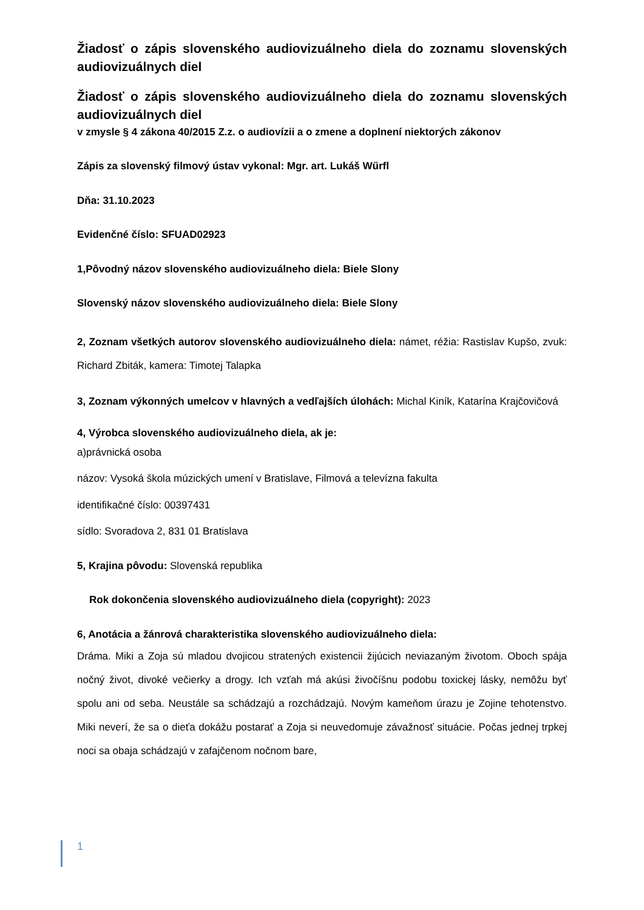Žiadosť o zápis slovenského audiovizuálneho diela do zoznamu slovenských audiovizuálnych diel
Žiadosť o zápis slovenského audiovizuálneho diela do zoznamu slovenských audiovizuálnych diel
v zmysle § 4 zákona 40/2015 Z.z. o audiovízii a o zmene a doplnení niektorých zákonov
Zápis za slovenský filmový ústav vykonal: Mgr. art. Lukáš Wűrfl
Dňa: 31.10.2023
Evidenčné číslo: SFUAD02923
1,Pôvodný názov slovenského audiovizuálneho diela: Biele Slony
Slovenský názov slovenského audiovizuálneho diela: Biele Slony
2, Zoznam všetkých autorov slovenského audiovizuálneho diela: námet, réžia: Rastislav Kupšo, zvuk: Richard Zbiták, kamera: Timotej Talapka
3, Zoznam výkonných umelcov v hlavných a vedľajších úlohách: Michal Kiník, Katarína Krajčovičová
4, Výrobca slovenského audiovizuálneho diela, ak je:
a)právnická osoba
názov: Vysoká škola múzických umení v Bratislave, Filmová a televízna fakulta
identifikačné číslo: 00397431
sídlo: Svoradova 2, 831 01 Bratislava
5, Krajina pôvodu: Slovenská republika
Rok dokončenia slovenského audiovizuálneho diela (copyright): 2023
6, Anotácia a žánrová charakteristika slovenského audiovizuálneho diela:
Dráma. Miki a Zoja sú mladou dvojicou stratených existencii žijúcich neviazaným životom. Oboch spája nočný život, divoké večierky a drogy. Ich vzťah má akúsi živočíšnu podobu toxickej lásky, nemôžu byť spolu ani od seba. Neustále sa schádzajú a rozchádzajú. Novým kameňom úrazu je Zojine tehotenstvo. Miki neverí, že sa o dieťa dokážu postarať a Zoja si neuvedomuje závažnosť situácie. Počas jednej trpkej noci sa obaja schádzajú v zafajčenom nočnom bare,
1